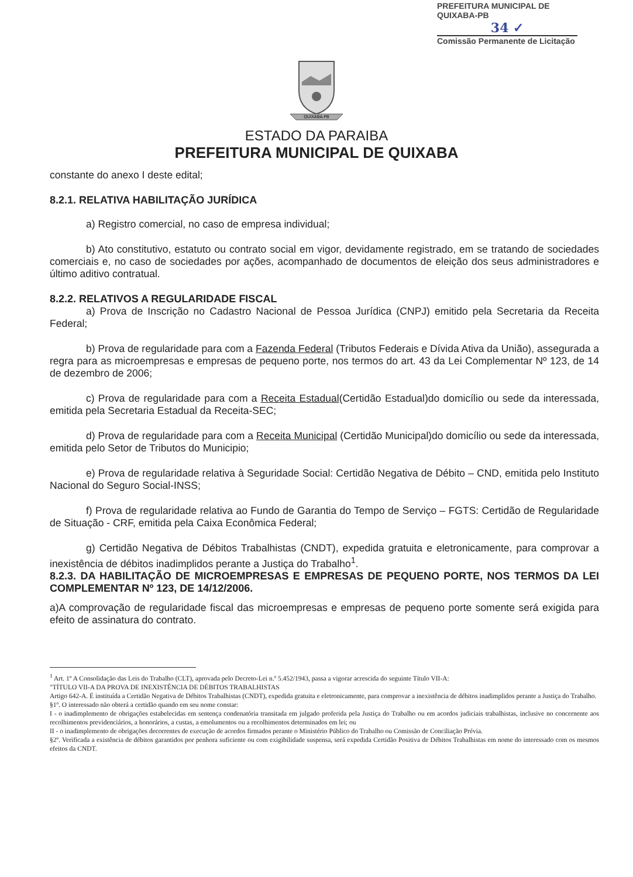PREFEITURA MUNICIPAL DE QUIXABA-PB
34 ✓
Comissão Permanente de Licitação
QUIXABA-PB
ESTADO DA PARAIBA
PREFEITURA MUNICIPAL DE QUIXABA
constante do anexo I deste edital;
8.2.1. RELATIVA HABILITAÇÃO JURÍDICA
a) Registro comercial, no caso de empresa individual;
b) Ato constitutivo, estatuto ou contrato social em vigor, devidamente registrado, em se tratando de sociedades comerciais e, no caso de sociedades por ações, acompanhado de documentos de eleição dos seus administradores e último aditivo contratual.
8.2.2. RELATIVOS A REGULARIDADE FISCAL
a) Prova de Inscrição no Cadastro Nacional de Pessoa Jurídica (CNPJ) emitido pela Secretaria da Receita Federal;
b) Prova de regularidade para com a Fazenda Federal (Tributos Federais e Dívida Ativa da União), assegurada a regra para as microempresas e empresas de pequeno porte, nos termos do art. 43 da Lei Complementar Nº 123, de 14 de dezembro de 2006;
c) Prova de regularidade para com a Receita Estadual(Certidão Estadual)do domicílio ou sede da interessada, emitida pela Secretaria Estadual da Receita-SEC;
d) Prova de regularidade para com a Receita Municipal (Certidão Municipal)do domicílio ou sede da interessada, emitida pelo Setor de Tributos do Municipio;
e) Prova de regularidade relativa à Seguridade Social: Certidão Negativa de Débito – CND, emitida pelo Instituto Nacional do Seguro Social-INSS;
f) Prova de regularidade relativa ao Fundo de Garantia do Tempo de Serviço – FGTS: Certidão de Regularidade de Situação - CRF, emitida pela Caixa Econômica Federal;
g) Certidão Negativa de Débitos Trabalhistas (CNDT), expedida gratuita e eletronicamente, para comprovar a inexistência de débitos inadimplidos perante a Justiça do Trabalho<sup>1</sup>.
8.2.3. DA HABILITAÇÃO DE MICROEMPRESAS E EMPRESAS DE PEQUENO PORTE, NOS TERMOS DA LEI COMPLEMENTAR Nº 123, DE 14/12/2006.
a)A comprovação de regularidade fiscal das microempresas e empresas de pequeno porte somente será exigida para efeito de assinatura do contrato.
<sup>1</sup> Art. 1º A Consolidação das Leis do Trabalho (CLT), aprovada pelo Decreto-Lei n.º 5.452/1943, passa a vigorar acrescida do seguinte Título VII-A:
"TÍTULO VII-A DA PROVA DE INEXISTÊNCIA DE DÉBITOS TRABALHISTAS
Artigo 642-A. É instituída a Certidão Negativa de Débitos Trabalhistas (CNDT), expedida gratuita e eletronicamente, para comprovar a inexistência de débitos inadimplidos perante a Justiça do Trabalho.
§1º. O interessado não obterá a certidão quando em seu nome constar:
I - o inadimplemento de obrigações estabelecidas em sentença condenatória transitada em julgado proferida pela Justiça do Trabalho ou em acordos judiciais trabalhistas, inclusive no concernente aos recolhimentos previdenciários, a honorários, a custas, a emolumentos ou a recolhimentos determinados em lei; ou
II - o inadimplemento de obrigações decorrentes de execução de acordos firmados perante o Ministério Público do Trabalho ou Comissão de Conciliação Prévia.
§2º. Verificada a existência de débitos garantidos por penhora suficiente ou com exigibilidade suspensa, será expedida Certidão Positiva de Débitos Trabalhistas em nome do interessado com os mesmos efeitos da CNDT.